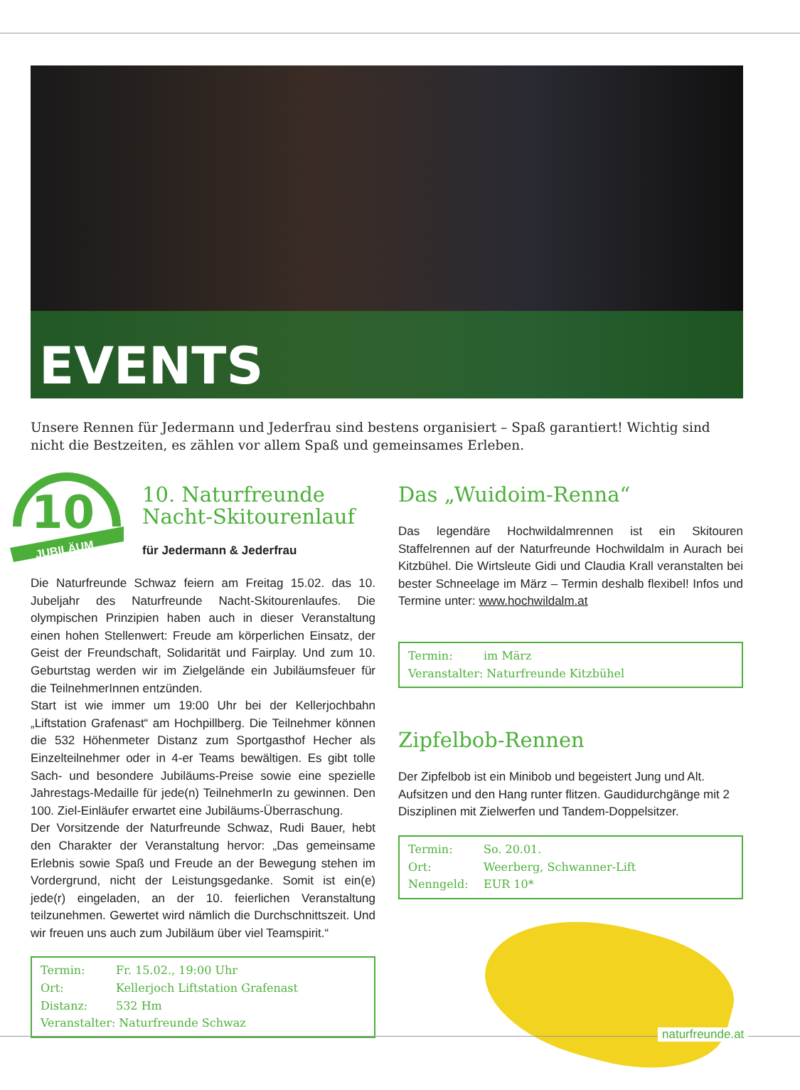EVENTS
Unsere Rennen für Jedermann und Jederfrau sind bestens organisiert – Spaß garantiert! Wichtig sind nicht die Bestzeiten, es zählen vor allem Spaß und gemeinsames Erleben.
10
JUBILÄUM
10. Naturfreunde Nacht-Skitourenlauf
für Jedermann & Jederfrau
Die Naturfreunde Schwaz feiern am Freitag 15.02. das 10. Jubeljahr des Naturfreunde Nacht-Skitourenlaufes. Die olympischen Prinzipien haben auch in dieser Veranstaltung einen hohen Stellenwert: Freude am körperlichen Einsatz, der Geist der Freundschaft, Solidarität und Fairplay. Und zum 10. Geburtstag werden wir im Zielgelände ein Jubiläumsfeuer für die TeilnehmerInnen entzünden.
Start ist wie immer um 19:00 Uhr bei der Kellerjochbahn „Liftstation Grafenast“ am Hochpillberg. Die Teilnehmer können die 532 Höhenmeter Distanz zum Sportgasthof Hecher als Einzelteilnehmer oder in 4-er Teams bewältigen. Es gibt tolle Sach- und besondere Jubiläums-Preise sowie eine spezielle Jahrestags-Medaille für jede(n) TeilnehmerIn zu gewinnen. Den 100. Ziel-Einläufer erwartet eine Jubiläums-Überraschung.
Der Vorsitzende der Naturfreunde Schwaz, Rudi Bauer, hebt den Charakter der Veranstaltung hervor: „Das gemeinsame Erlebnis sowie Spaß und Freude an der Bewegung stehen im Vordergrund, nicht der Leistungsgedanke. Somit ist ein(e) jede(r) eingeladen, an der 10. feierlichen Veranstaltung teilzunehmen. Gewertet wird nämlich die Durchschnittszeit. Und wir freuen uns auch zum Jubiläum über viel Teamspirit.“
Termin: Fr. 15.02., 19:00 Uhr
Ort: Kellerjoch Liftstation Grafenast
Distanz: 532 Hm
Veranstalter: Naturfreunde Schwaz
Das „Wuidoim-Renna“
Das legendäre Hochwildalmrennen ist ein Skitouren Staffelrennen auf der Naturfreunde Hochwildalm in Aurach bei Kitzbühel. Die Wirtsleute Gidi und Claudia Krall veranstalten bei bester Schneelage im März – Termin deshalb flexibel! Infos und Termine unter: www.hochwildalm.at
Termin: im März
Veranstalter: Naturfreunde Kitzbühel
Zipfelbob-Rennen
Der Zipfelbob ist ein Minibob und begeistert Jung und Alt. Aufsitzen und den Hang runter flitzen. Gaudidurchgänge mit 2 Disziplinen mit Zielwerfen und Tandem-Doppelsitzer.
Termin: So. 20.01.
Ort: Weerberg, Schwanner-Lift
Nenngeld: EUR 10*
naturfreunde.at